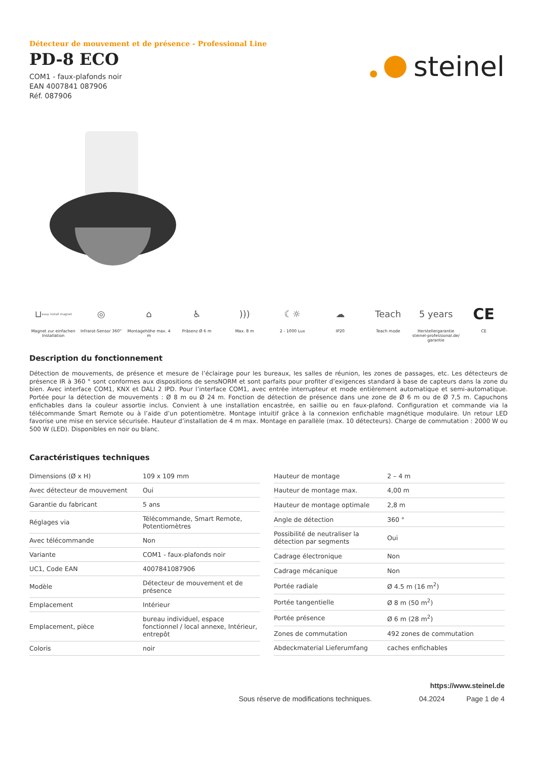steinel
Détecteur de mouvement et de présence - Professional Line
PD-8 ECO
COM1 - faux-plafonds noir
EAN 4007841 087906
Réf. 087906
⊔ easy install magnet
Magnet zur einfachen Installation
◎
Infrarot-Sensor 360°
⌂
Montagehöhe max. 4 m
♿
Präsenz Ø 6 m
)))
Max. 8 m
☾☼
2 - 1000 Lux
☁
IP20
Teach
Teach mode
5 years
Herstellergarantie steinel-professional.de/ garantie
CE
CE
Description du fonctionnement
Détection de mouvements, de présence et mesure de l’éclairage pour les bureaux, les salles de réunion, les zones de passages, etc. Les détecteurs de présence IR à 360 ° sont conformes aux dispositions de sensNORM et sont parfaits pour profiter d’exigences standard à base de capteurs dans la zone du bien. Avec interface COM1, KNX et DALI 2 IPD. Pour l’interface COM1, avec entrée interrupteur et mode entièrement automatique et semi-automatique. Portée pour la détection de mouvements : Ø 8 m ou Ø 24 m. Fonction de détection de présence dans une zone de Ø 6 m ou de Ø 7,5 m. Capuchons enfichables dans la couleur assortie inclus. Convient à une installation encastrée, en saillie ou en faux-plafond. Configuration et commande via la télécommande Smart Remote ou à l’aide d’un potentiomètre. Montage intuitif grâce à la connexion enfichable magnétique modulaire. Un retour LED favorise une mise en service sécurisée. Hauteur d’installation de 4 m max. Montage en parallèle (max. 10 détecteurs). Charge de commutation : 2000 W ou 500 W (LED). Disponibles en noir ou blanc.
Caractéristiques techniques
| Dimensions (Ø x H) | 109 x 109 mm |
| Avec détecteur de mouvement | Oui |
| Garantie du fabricant | 5 ans |
| Réglages via | Télécommande, Smart Remote, Potentiomètres |
| Avec télécommande | Non |
| Variante | COM1 - faux-plafonds noir |
| UC1, Code EAN | 4007841087906 |
| Modèle | Détecteur de mouvement et de présence |
| Emplacement | Intérieur |
| Emplacement, pièce | bureau individuel, espace fonctionnel / local annexe, Intérieur, entrepôt |
| Coloris | noir |
| Hauteur de montage | 2 – 4 m |
| Hauteur de montage max. | 4,00 m |
| Hauteur de montage optimale | 2,8 m |
| Angle de détection | 360 ° |
| Possibilité de neutraliser la détection par segments | Oui |
| Cadrage électronique | Non |
| Cadrage mécanique | Non |
| Portée radiale | Ø 4.5 m (16 m<sup>2</sup>) |
| Portée tangentielle | Ø 8 m (50 m<sup>2</sup>) |
| Portée présence | Ø 6 m (28 m<sup>2</sup>) |
| Zones de commutation | 492 zones de commutation |
| Abdeckmaterial Lieferumfang | caches enfichables |
https://www.steinel.de
Sous réserve de modifications techniques. 04.2024 Page 1 de 4